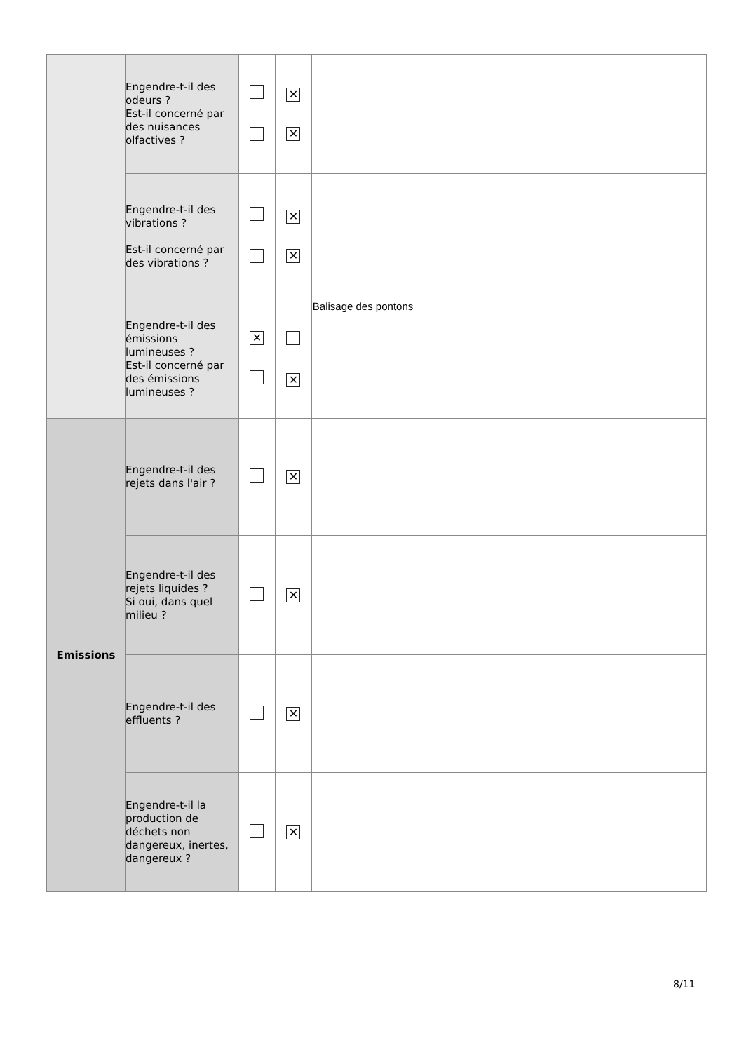| | Engendre-t-il des odeurs ? Est-il concerné par des nuisances olfactives ? | | ✕ ✕ | |
| | Engendre-t-il des vibrations ? Est-il concerné par des vibrations ? | | ✕ ✕ | |
| | Engendre-t-il des émissions lumineuses ? Est-il concerné par des émissions lumineuses ? | ✕ | ✕ | Balisage des pontons |
| Emissions | Engendre-t-il des rejets dans l'air ? | | ✕ | |
| | Engendre-t-il des rejets liquides ? Si oui, dans quel milieu ? | | ✕ | |
| | Engendre-t-il des effluents ? | | ✕ | |
| | Engendre-t-il la production de déchets non dangereux, inertes, dangereux ? | | ✕ | |
8/11